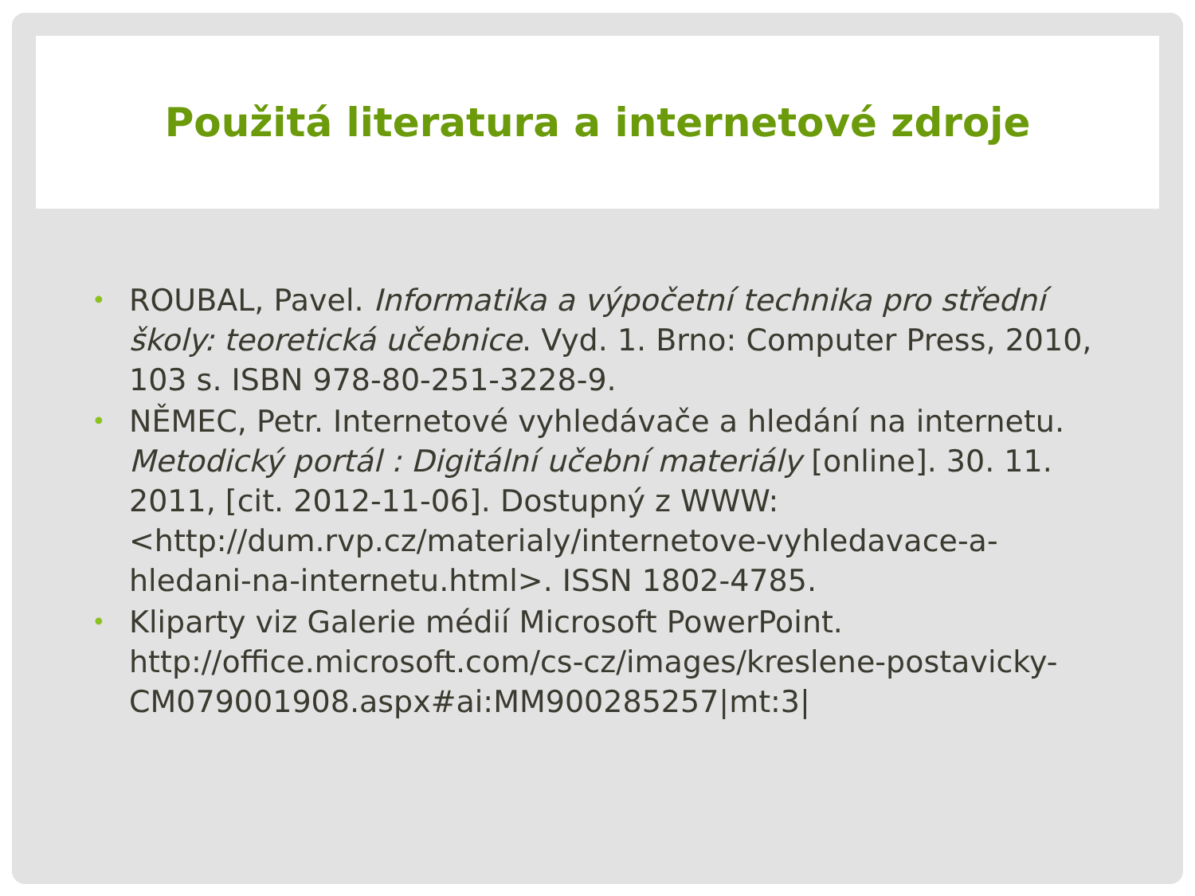Použitá literatura a internetové zdroje
• ROUBAL, Pavel. Informatika a výpočetní technika pro střední školy: teoretická učebnice. Vyd. 1. Brno: Computer Press, 2010, 103 s. ISBN 978-80-251-3228-9.
• NĚMEC, Petr. Internetové vyhledávače a hledání na internetu. Metodický portál : Digitální učební materiály [online]. 30. 11. 2011, [cit. 2012-11-06]. Dostupný z WWW: <http://dum.rvp.cz/materialy/internetove-vyhledavace-a-hledani-na-internetu.html>. ISSN 1802-4785.
• Kliparty viz Galerie médií Microsoft PowerPoint. http://office.microsoft.com/cs-cz/images/kreslene-postavicky-CM079001908.aspx#ai:MM900285257|mt:3|